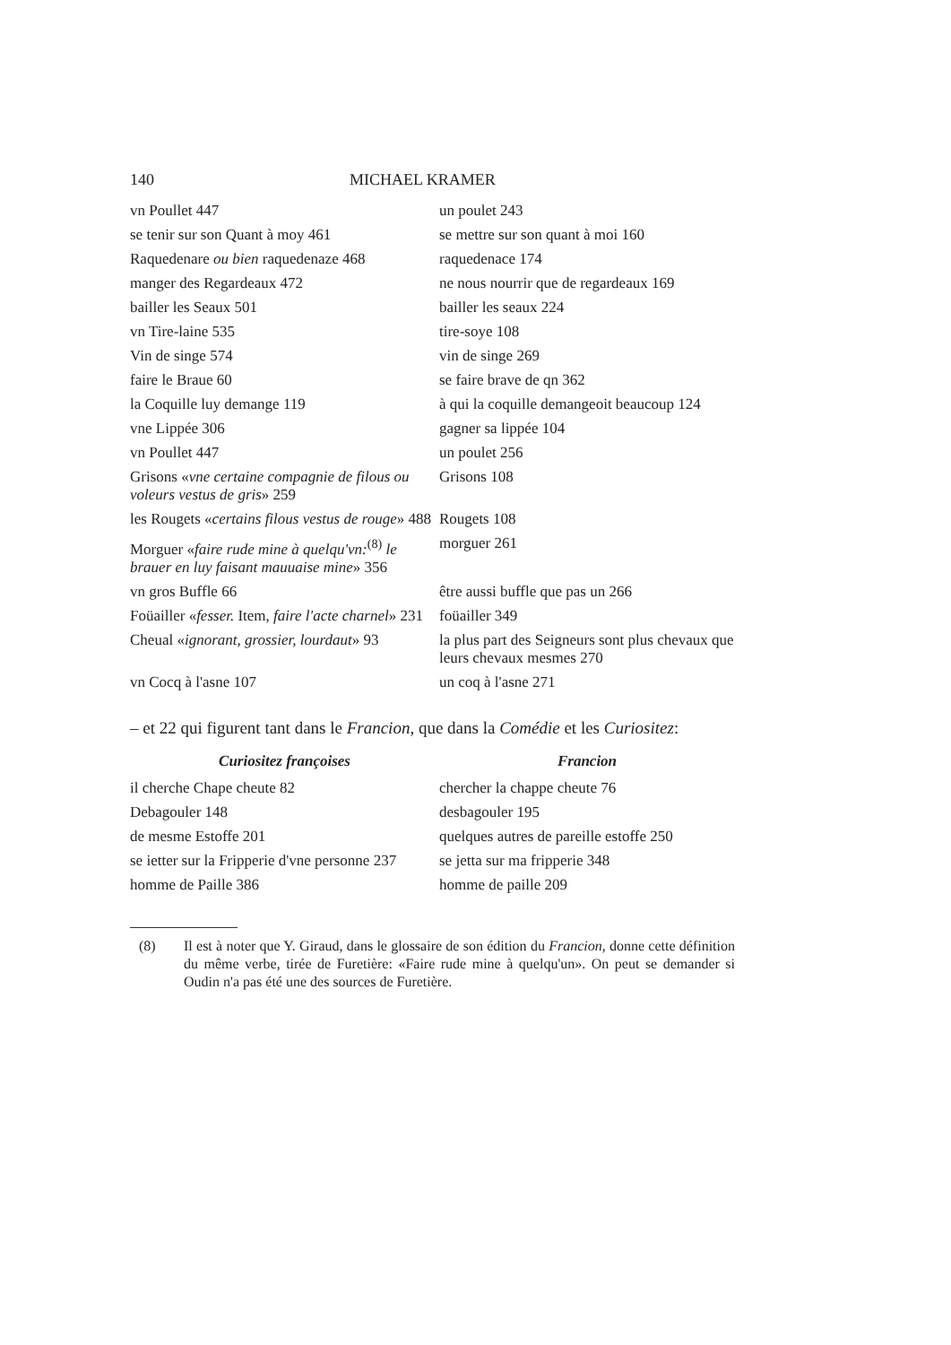140 MICHAEL KRAMER
| vn Poullet 447 | un poulet 243 |
| se tenir sur son Quant à moy 461 | se mettre sur son quant à moi 160 |
| Raquedenare ou bien raquedenaze 468 | raquedenace 174 |
| manger des Regardeaux 472 | ne nous nourrir que de regardeaux 169 |
| bailler les Seaux 501 | bailler les seaux 224 |
| vn Tire-laine 535 | tire-soye 108 |
| Vin de singe 574 | vin de singe 269 |
| faire le Braue 60 | se faire brave de qn 362 |
| la Coquille luy demange 119 | à qui la coquille demangeoit beaucoup 124 |
| vne Lippée 306 | gagner sa lippée 104 |
| vn Poullet 447 | un poulet 256 |
| Grisons « vne certaine compagnie de filous ou voleurs vestus de gris » 259 | Grisons 108 |
| les Rougets « certains filous vestus de rouge » 488 | Rougets 108 |
| Morguer « faire rude mine à quelqu'vn:<sup>(8)</sup> le brauer en luy faisant mauuaise mine » 356 | morguer 261 |
| vn gros Buffle 66 | être aussi buffle que pas un 266 |
| Foüailler « fesser. Item, faire l'acte charnel » 231 | foüailler 349 |
| Cheual « ignorant, grossier, lourdaut » 93 | la plus part des Seigneurs sont plus chevaux que leurs chevaux mesmes 270 |
| vn Cocq à l'asne 107 | un coq à l'asne 271 |
– et 22 qui figurent tant dans le Francion, que dans la Comédie et les Curiositez:
| Curiositez françoises | Francion |
| --- | --- |
| il cherche Chape cheute 82 | chercher la chappe cheute 76 |
| Debagouler 148 | desbagouler 195 |
| de mesme Estoffe 201 | quelques autres de pareille estoffe 250 |
| se ietter sur la Fripperie d'vne personne 237 | se jetta sur ma fripperie 348 |
| homme de Paille 386 | homme de paille 209 |
(8) Il est à noter que Y. Giraud, dans le glossaire de son édition du Francion, donne cette définition du même verbe, tirée de Furetière: «Faire rude mine à quelqu'un». On peut se demander si Oudin n'a pas été une des sources de Furetière.